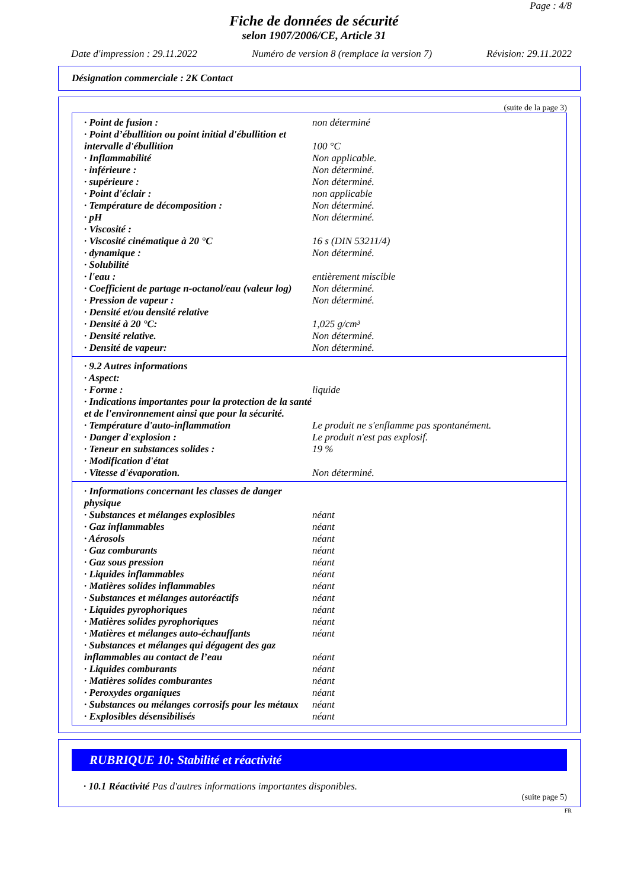Page : 4/8
Fiche de données de sécurité
selon 1907/2006/CE, Article 31
Date d'impression : 29.11.2022 Numéro de version 8 (remplace la version 7) Révision: 29.11.2022
Désignation commerciale : 2K Contact
(suite de la page 3)
| · Point de fusion : | non déterminé |
| · Point d’ébullition ou point initial d'ébullition et intervalle d'ébullition | 100 °C |
| · Inflammabilité | Non applicable. |
| · inférieure : | Non déterminé. |
| · supérieure : | Non déterminé. |
| · Point d'éclair : | non applicable |
| · Température de décomposition : | Non déterminé. |
| · pH | Non déterminé. |
| · Viscosité : | |
| · Viscosité cinématique à 20 °C | 16 s (DIN 53211/4) |
| · dynamique : | Non déterminé. |
| · Solubilité | |
| · l'eau : | entièrement miscible |
| · Coefficient de partage n-octanol/eau (valeur log) | Non déterminé. |
| · Pression de vapeur : | Non déterminé. |
| · Densité et/ou densité relative | |
| · Densité à 20 °C: | 1,025 g/cm³ |
| · Densité relative. | Non déterminé. |
| · Densité de vapeur: | Non déterminé. |
| · 9.2 Autres informations | |
| · Aspect: | |
| · Forme : | liquide |
| · Indications importantes pour la protection de la santé et de l'environnement ainsi que pour la sécurité. | |
| · Température d'auto-inflammation | Le produit ne s'enflamme pas spontanément. |
| · Danger d'explosion : | Le produit n'est pas explosif. |
| · Teneur en substances solides : | 19 % |
| · Modification d'état | |
| · Vitesse d'évaporation. | Non déterminé. |
| · Informations concernant les classes de danger physique | |
| · Substances et mélanges explosibles | néant |
| · Gaz inflammables | néant |
| · Aérosols | néant |
| · Gaz comburants | néant |
| · Gaz sous pression | néant |
| · Liquides inflammables | néant |
| · Matières solides inflammables | néant |
| · Substances et mélanges autoréactifs | néant |
| · Liquides pyrophoriques | néant |
| · Matières solides pyrophoriques | néant |
| · Matières et mélanges auto-échauffants | néant |
| · Substances et mélanges qui dégagent des gaz inflammables au contact de l’eau | néant |
| · Liquides comburants | néant |
| · Matières solides comburantes | néant |
| · Peroxydes organiques | néant |
| · Substances ou mélanges corrosifs pour les métaux | néant |
| · Explosibles désensibilisés | néant |
RUBRIQUE 10: Stabilité et réactivité
· 10.1 Réactivité Pas d'autres informations importantes disponibles.
(suite page 5)
FR